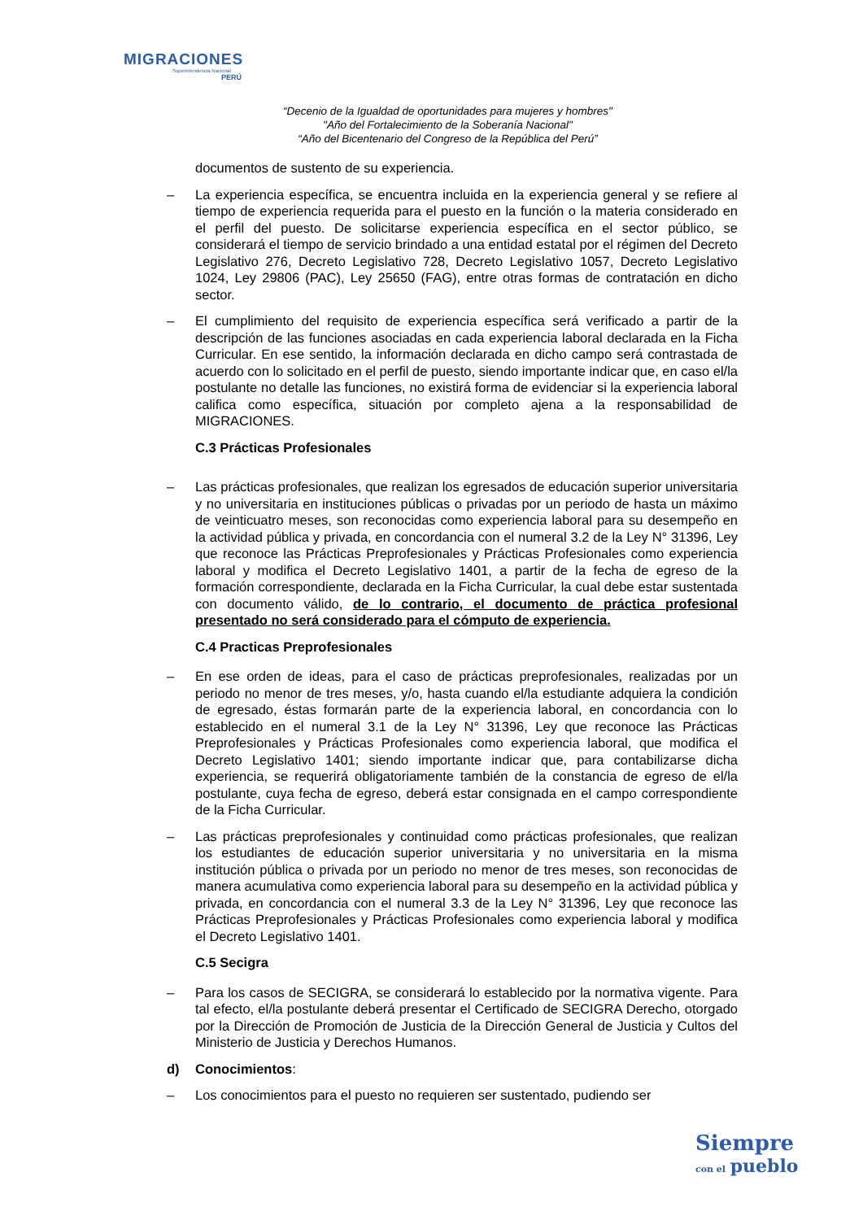MIGRACIONES
Superintendencia Nacional
PERÚ
“Decenio de la Igualdad de oportunidades para mujeres y hombres"
"Año del Fortalecimiento de la Soberanía Nacional"
“Año del Bicentenario del Congreso de la República del Perú”
documentos de sustento de su experiencia.
– La experiencia específica, se encuentra incluida en la experiencia general y se refiere al tiempo de experiencia requerida para el puesto en la función o la materia considerado en el perfil del puesto. De solicitarse experiencia específica en el sector público, se considerará el tiempo de servicio brindado a una entidad estatal por el régimen del Decreto Legislativo 276, Decreto Legislativo 728, Decreto Legislativo 1057, Decreto Legislativo 1024, Ley 29806 (PAC), Ley 25650 (FAG), entre otras formas de contratación en dicho sector.
– El cumplimiento del requisito de experiencia específica será verificado a partir de la descripción de las funciones asociadas en cada experiencia laboral declarada en la Ficha Curricular. En ese sentido, la información declarada en dicho campo será contrastada de acuerdo con lo solicitado en el perfil de puesto, siendo importante indicar que, en caso el/la postulante no detalle las funciones, no existirá forma de evidenciar si la experiencia laboral califica como específica, situación por completo ajena a la responsabilidad de MIGRACIONES.
C.3 Prácticas Profesionales
– Las prácticas profesionales, que realizan los egresados de educación superior universitaria y no universitaria en instituciones públicas o privadas por un periodo de hasta un máximo de veinticuatro meses, son reconocidas como experiencia laboral para su desempeño en la actividad pública y privada, en concordancia con el numeral 3.2 de la Ley N° 31396, Ley que reconoce las Prácticas Preprofesionales y Prácticas Profesionales como experiencia laboral y modifica el Decreto Legislativo 1401, a partir de la fecha de egreso de la formación correspondiente, declarada en la Ficha Curricular, la cual debe estar sustentada con documento válido, de lo contrario, el documento de práctica profesional presentado no será considerado para el cómputo de experiencia.
C.4 Practicas Preprofesionales
– En ese orden de ideas, para el caso de prácticas preprofesionales, realizadas por un periodo no menor de tres meses, y/o, hasta cuando el/la estudiante adquiera la condición de egresado, éstas formarán parte de la experiencia laboral, en concordancia con lo establecido en el numeral 3.1 de la Ley N° 31396, Ley que reconoce las Prácticas Preprofesionales y Prácticas Profesionales como experiencia laboral, que modifica el Decreto Legislativo 1401; siendo importante indicar que, para contabilizarse dicha experiencia, se requerirá obligatoriamente también de la constancia de egreso de el/la postulante, cuya fecha de egreso, deberá estar consignada en el campo correspondiente de la Ficha Curricular.
– Las prácticas preprofesionales y continuidad como prácticas profesionales, que realizan los estudiantes de educación superior universitaria y no universitaria en la misma institución pública o privada por un periodo no menor de tres meses, son reconocidas de manera acumulativa como experiencia laboral para su desempeño en la actividad pública y privada, en concordancia con el numeral 3.3 de la Ley N° 31396, Ley que reconoce las Prácticas Preprofesionales y Prácticas Profesionales como experiencia laboral y modifica el Decreto Legislativo 1401.
C.5 Secigra
– Para los casos de SECIGRA, se considerará lo establecido por la normativa vigente. Para tal efecto, el/la postulante deberá presentar el Certificado de SECIGRA Derecho, otorgado por la Dirección de Promoción de Justicia de la Dirección General de Justicia y Cultos del Ministerio de Justicia y Derechos Humanos.
d) Conocimientos:
– Los conocimientos para el puesto no requieren ser sustentado, pudiendo ser
Siempre
con el pueblo